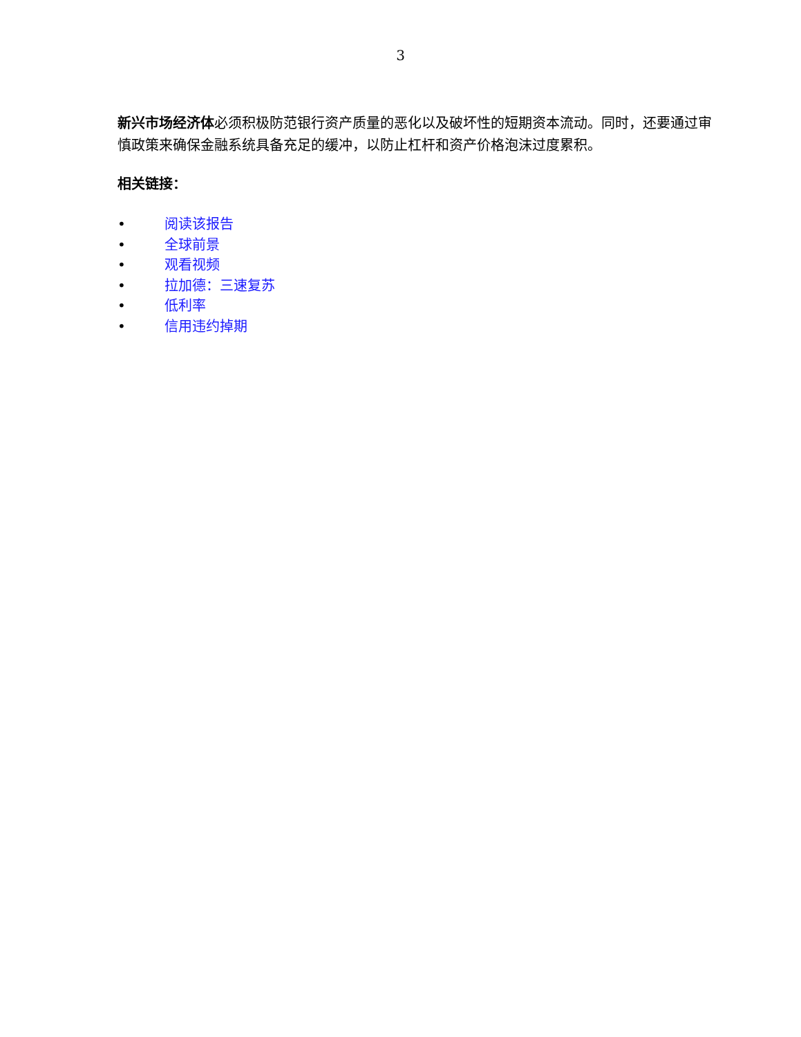3
新兴市场经济体必须积极防范银行资产质量的恶化以及破坏性的短期资本流动。同时，还要通过审慎政策来确保金融系统具备充足的缓冲，以防止杠杆和资产价格泡沫过度累积。
相关链接：
• 阅读该报告
• 全球前景
• 观看视频
• 拉加德：三速复苏
• 低利率
• 信用违约掉期